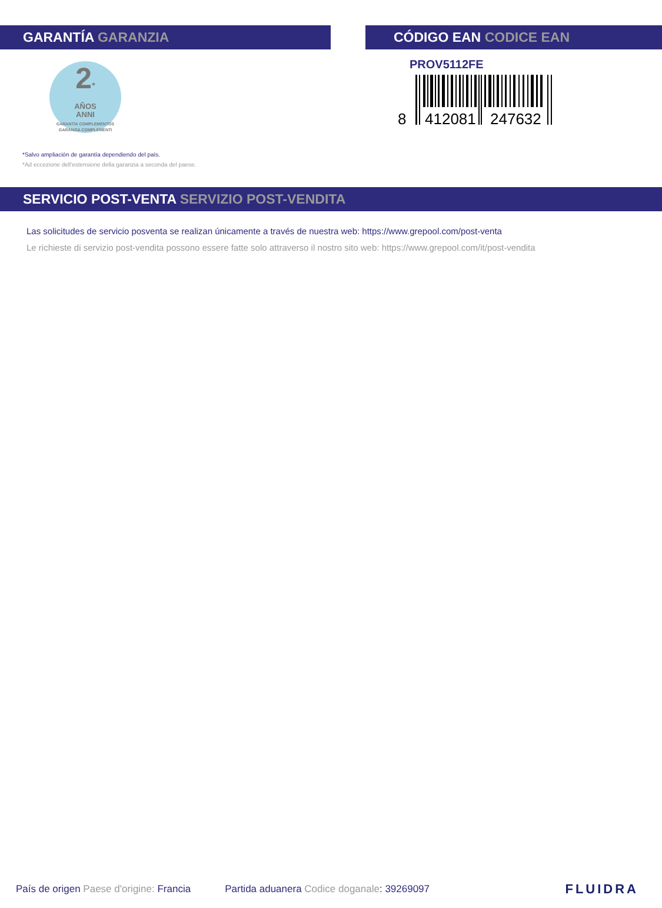GARANTÍA GARANZIA
2*
AÑOS
ANNI
GARANTÍA COMPLEMENTOS
GARANZIA COMPLEMENTI
*Salvo ampliación de garantía dependiendo del país.
*Ad eccezione dell'estensione della garanzia a seconda del paese.
CÓDIGO EAN CODICE EAN
PROV5112FE
8
412081
247632
SERVICIO POST-VENTA SERVIZIO POST-VENDITA
Las solicitudes de servicio posventa se realizan únicamente a través de nuestra web: https://www.grepool.com/post-venta
Le richieste di servizio post-vendita possono essere fatte solo attraverso il nostro sito web: https://www.grepool.com/it/post-vendita
País de origen Paese d'origine: Francia Partida aduanera Codice doganale: 39269097 FLUIDRA